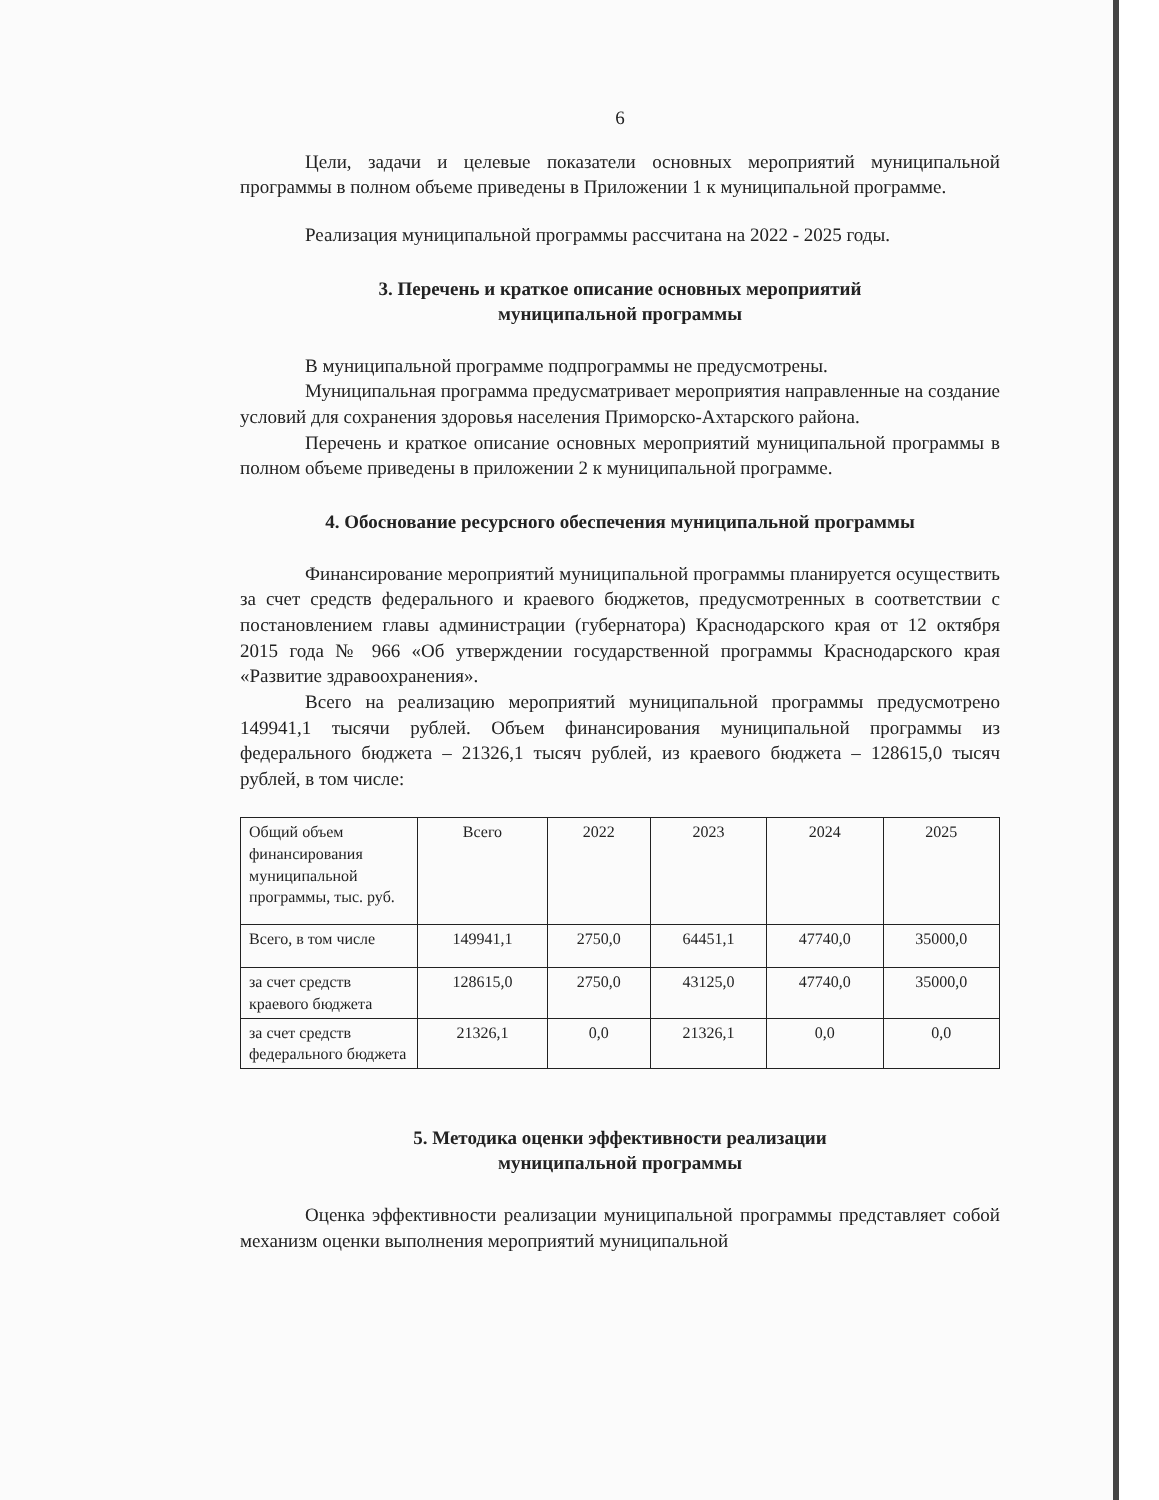6
Цели, задачи и целевые показатели основных мероприятий муниципальной программы в полном объеме приведены в Приложении 1 к муниципальной программе.
Реализация муниципальной программы рассчитана на 2022 - 2025 годы.
3. Перечень и краткое описание основных мероприятий
муниципальной программы
В муниципальной программе подпрограммы не предусмотрены.
Муниципальная программа предусматривает мероприятия направленные на создание условий для сохранения здоровья населения Приморско-Ахтарского района.
Перечень и краткое описание основных мероприятий муниципальной программы в полном объеме приведены в приложении 2 к муниципальной программе.
4. Обоснование ресурсного обеспечения муниципальной программы
Финансирование мероприятий муниципальной программы планируется осуществить за счет средств федерального и краевого бюджетов, предусмотренных в соответствии с постановлением главы администрации (губернатора) Краснодарского края от 12 октября 2015 года № 966 «Об утверждении государственной программы Краснодарского края «Развитие здравоохранения».
Всего на реализацию мероприятий муниципальной программы предусмотрено 149941,1 тысячи рублей. Объем финансирования муниципальной программы из федерального бюджета – 21326,1 тысяч рублей, из краевого бюджета – 128615,0 тысяч рублей, в том числе:
| Общий объем финансирования муниципальной программы, тыс. руб. | Всего | 2022 | 2023 | 2024 | 2025 |
| Всего, в том числе | 149941,1 | 2750,0 | 64451,1 | 47740,0 | 35000,0 |
| за счет средств краевого бюджета | 128615,0 | 2750,0 | 43125,0 | 47740,0 | 35000,0 |
| за счет средств федерального бюджета | 21326,1 | 0,0 | 21326,1 | 0,0 | 0,0 |
5. Методика оценки эффективности реализации
муниципальной программы
Оценка эффективности реализации муниципальной программы представляет собой механизм оценки выполнения мероприятий муниципальной